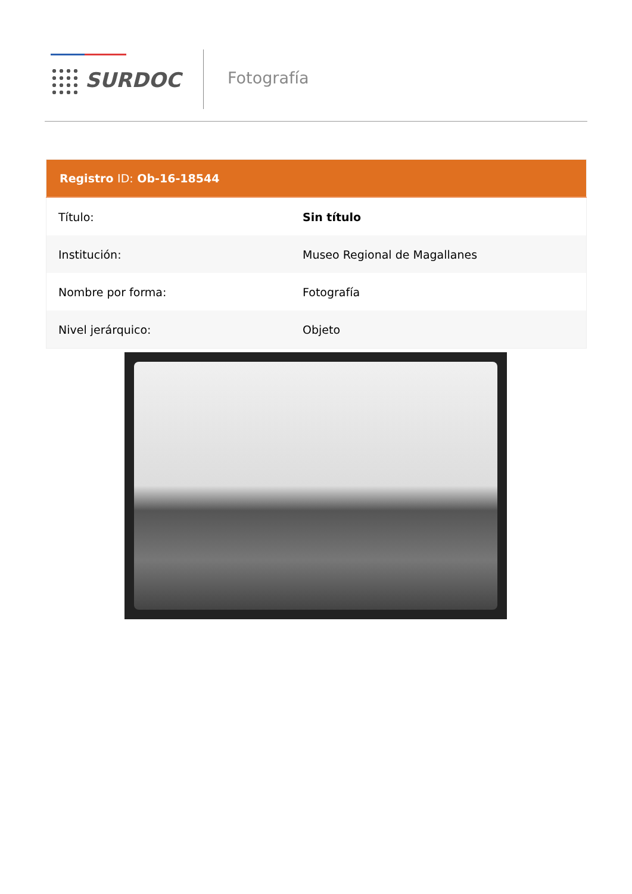SURDOC Fotografía
| Registro ID: Ob-16-18544 | |
| --- | --- |
| Título: | Sin título |
| Institución: | Museo Regional de Magallanes |
| Nombre por forma: | Fotografía |
| Nivel jerárquico: | Objeto |